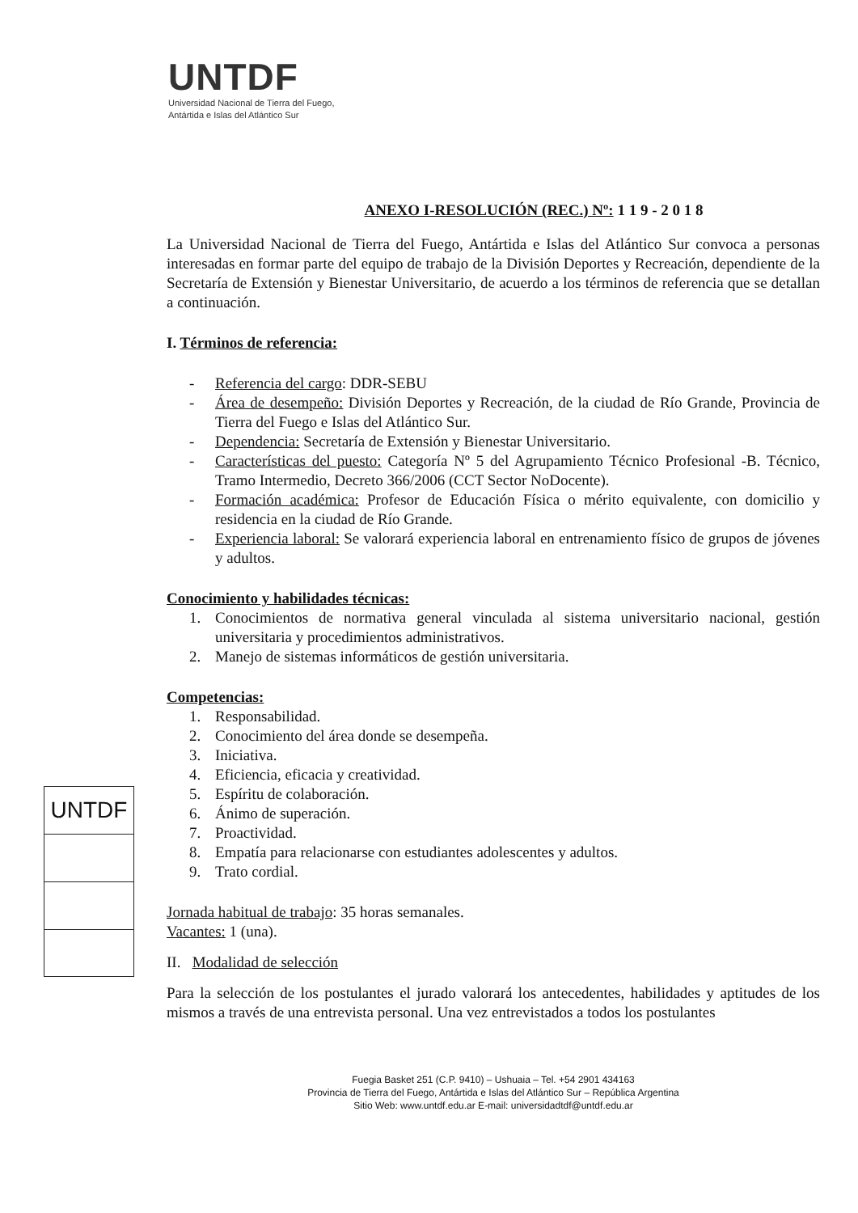UNTDF
Universidad Nacional de Tierra del Fuego,
Antártida e Islas del Atlántico Sur
ANEXO I-RESOLUCIÓN (REC.) Nº: 1 1 9 - 2 0 1 8
La Universidad Nacional de Tierra del Fuego, Antártida e Islas del Atlántico Sur convoca a personas interesadas en formar parte del equipo de trabajo de la División Deportes y Recreación, dependiente de la Secretaría de Extensión y Bienestar Universitario, de acuerdo a los términos de referencia que se detallan a continuación.
I. Términos de referencia:
- Referencia del cargo: DDR-SEBU
-
Área de desempeño: División Deportes y Recreación, de la ciudad de Río Grande, Provincia de Tierra del Fuego e Islas del Atlántico Sur.
- Dependencia: Secretaría de Extensión y Bienestar Universitario.
-
Características del puesto: Categoría Nº 5 del Agrupamiento Técnico Profesional -B. Técnico, Tramo Intermedio, Decreto 366/2006 (CCT Sector NoDocente).
-
Formación académica: Profesor de Educación Física o mérito equivalente, con domicilio y residencia en la ciudad de Río Grande.
-
Experiencia laboral: Se valorará experiencia laboral en entrenamiento físico de grupos de jóvenes y adultos.
Conocimiento y habilidades técnicas:
1.
Conocimientos de normativa general vinculada al sistema universitario nacional, gestión universitaria y procedimientos administrativos.
2. Manejo de sistemas informáticos de gestión universitaria.
Competencias:
1. Responsabilidad.
2. Conocimiento del área donde se desempeña.
3. Iniciativa.
4. Eficiencia, eficacia y creatividad.
5. Espíritu de colaboración.
6. Ánimo de superación.
7. Proactividad.
8. Empatía para relacionarse con estudiantes adolescentes y adultos.
9. Trato cordial.
Jornada habitual de trabajo: 35 horas semanales.
Vacantes: 1 (una).
II. Modalidad de selección
Para la selección de los postulantes el jurado valorará los antecedentes, habilidades y aptitudes de los mismos a través de una entrevista personal. Una vez entrevistados a todos los postulantes
UNTDF
Fuegia Basket 251 (C.P. 9410) – Ushuaia – Tel. +54 2901 434163
Provincia de Tierra del Fuego, Antártida e Islas del Atlántico Sur – República Argentina
Sitio Web: www.untdf.edu.ar E-mail: universidadtdf@untdf.edu.ar